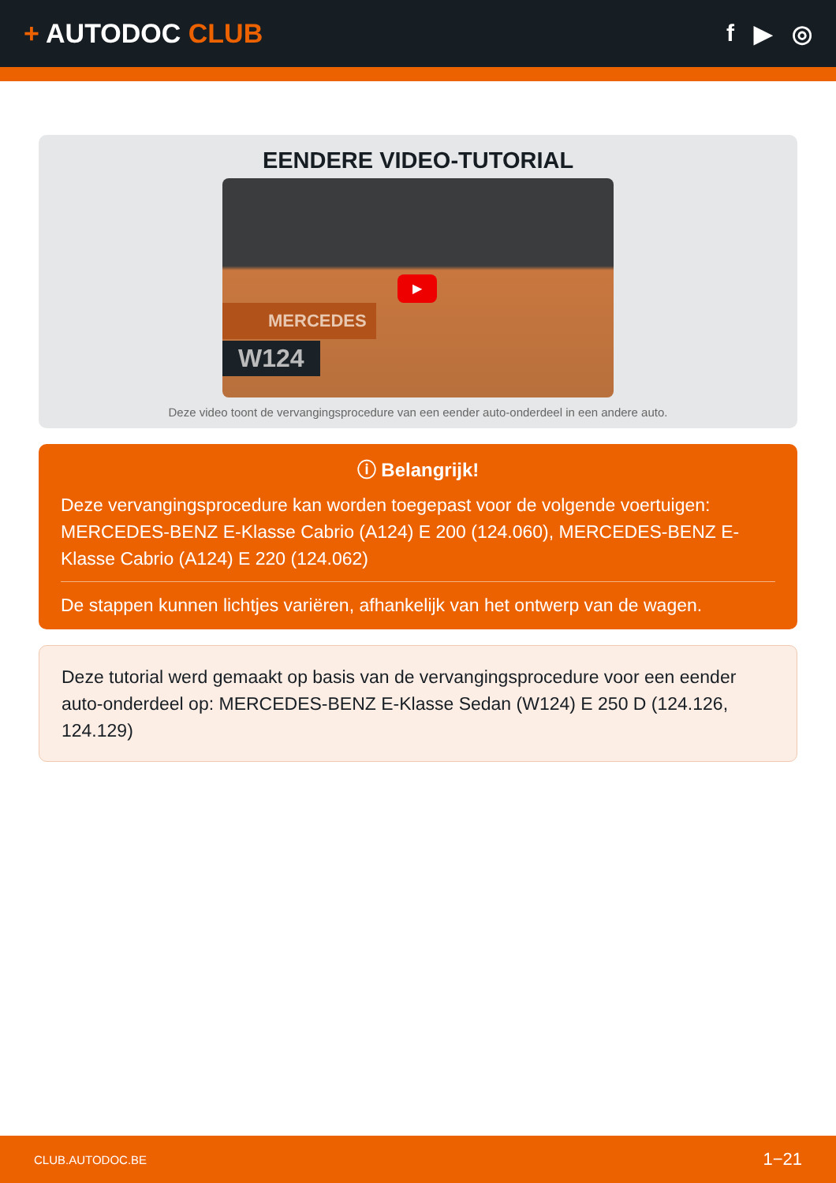+ AUTODOC CLUB f ▶ ◎
EENDERE VIDEO-TUTORIAL
▶
MERCEDES
W124
Deze video toont de vervangingsprocedure van een eender auto-onderdeel in een andere auto.
ⓘ Belangrijk!
Deze vervangingsprocedure kan worden toegepast voor de volgende voertuigen: MERCEDES-BENZ E-Klasse Cabrio (A124) E 200 (124.060), MERCEDES-BENZ E-Klasse Cabrio (A124) E 220 (124.062)
De stappen kunnen lichtjes variëren, afhankelijk van het ontwerp van de wagen.
Deze tutorial werd gemaakt op basis van de vervangingsprocedure voor een eender auto-onderdeel op: MERCEDES-BENZ E-Klasse Sedan (W124) E 250 D (124.126, 124.129)
CLUB.AUTODOC.BE 1−21